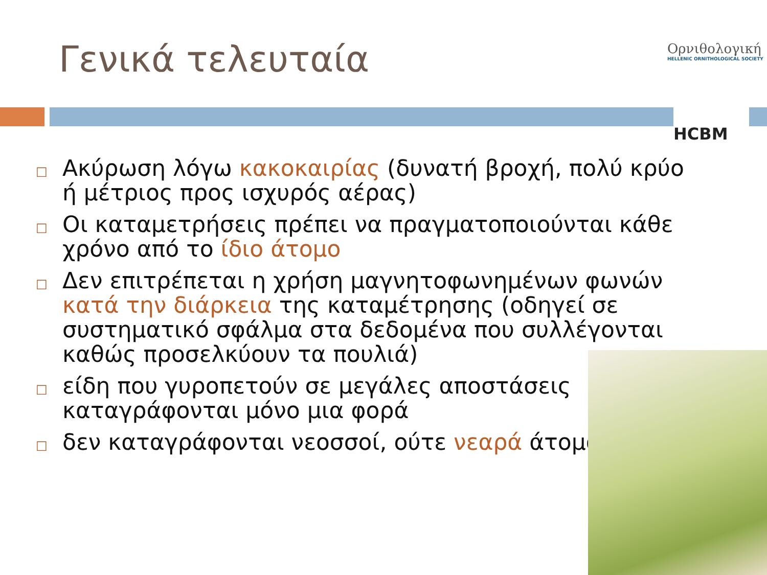Γενικά τελευταία
Ορνιθολογική
HELLENIC ORNITHOLOGICAL SOCIETY
HCBM
□ Ακύρωση λόγω κακοκαιρίας (δυνατή βροχή, πολύ κρύο ή μέτριος προς ισχυρός αέρας)
□ Οι καταμετρήσεις πρέπει να πραγματοποιούνται κάθε χρόνο από το ίδιο άτομο
□ Δεν επιτρέπεται η χρήση μαγνητοφωνημένων φωνών κατά την διάρκεια της καταμέτρησης (οδηγεί σε συστηματικό σφάλμα στα δεδομένα που συλλέγονται καθώς προσελκύουν τα πουλιά)
□ είδη που γυροπετούν σε μεγάλες αποστάσεις
καταγράφονται μόνο μια φορά
□ δεν καταγράφονται νεοσσοί, ούτε νεαρά άτομα